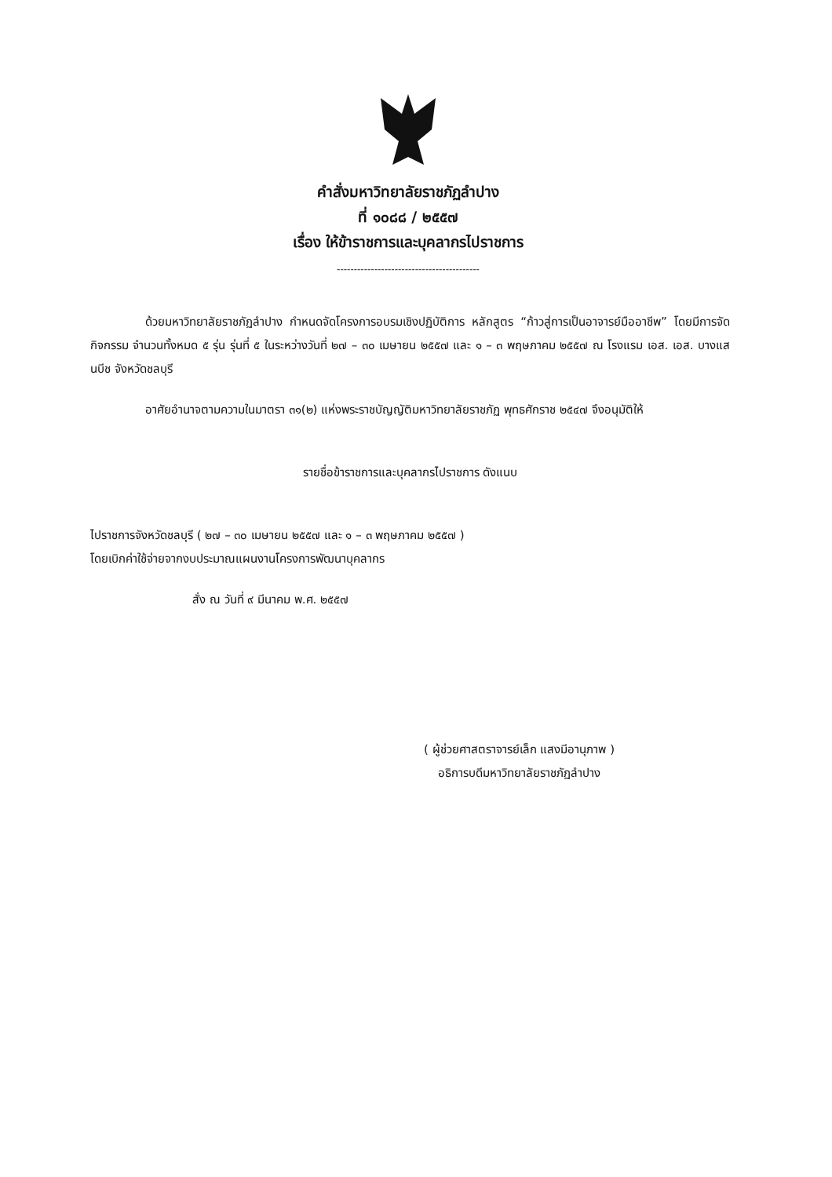คำสั่งมหาวิทยาลัยราชภัฏลำปาง
ที่ ๑๐๘๘ / ๒๕๕๗
เรื่อง ให้ข้าราชการและบุคลากรไปราชการ
------------------------------------------
ด้วยมหาวิทยาลัยราชภัฏลำปาง กำหนดจัดโครงการอบรมเชิงปฏิบัติการ หลักสูตร “ก้าวสู่การเป็นอาจารย์มืออาชีพ” โดยมีการจัดกิจกรรม จำนวนทั้งหมด ๕ รุ่น รุ่นที่ ๕ ในระหว่างวันที่ ๒๗ – ๓๐ เมษายน ๒๕๕๗ และ ๑ – ๓ พฤษภาคม ๒๕๕๗ ณ โรงแรม เอส. เอส. บางแสนบีช จังหวัดชลบุรี
อาศัยอำนาจตามความในมาตรา ๓๑(๒) แห่งพระราชบัญญัติมหาวิทยาลัยราชภัฏ พุทธศักราช ๒๕๔๗ จึงอนุมัติให้
รายชื่อข้าราชการและบุคลากรไปราชการ ดังแนบ
ไปราชการจังหวัดชลบุรี ( ๒๗ – ๓๐ เมษายน ๒๕๕๗ และ ๑ – ๓ พฤษภาคม ๒๕๕๗ )
โดยเบิกค่าใช้จ่ายจากงบประมาณแผนงานโครงการพัฒนาบุคลากร
สั่ง ณ วันที่ ๙ มีนาคม พ.ศ. ๒๕๕๗
( ผู้ช่วยศาสตราจารย์เล็ก แสงมีอานุภาพ )
อธิการบดีมหาวิทยาลัยราชภัฏลำปาง